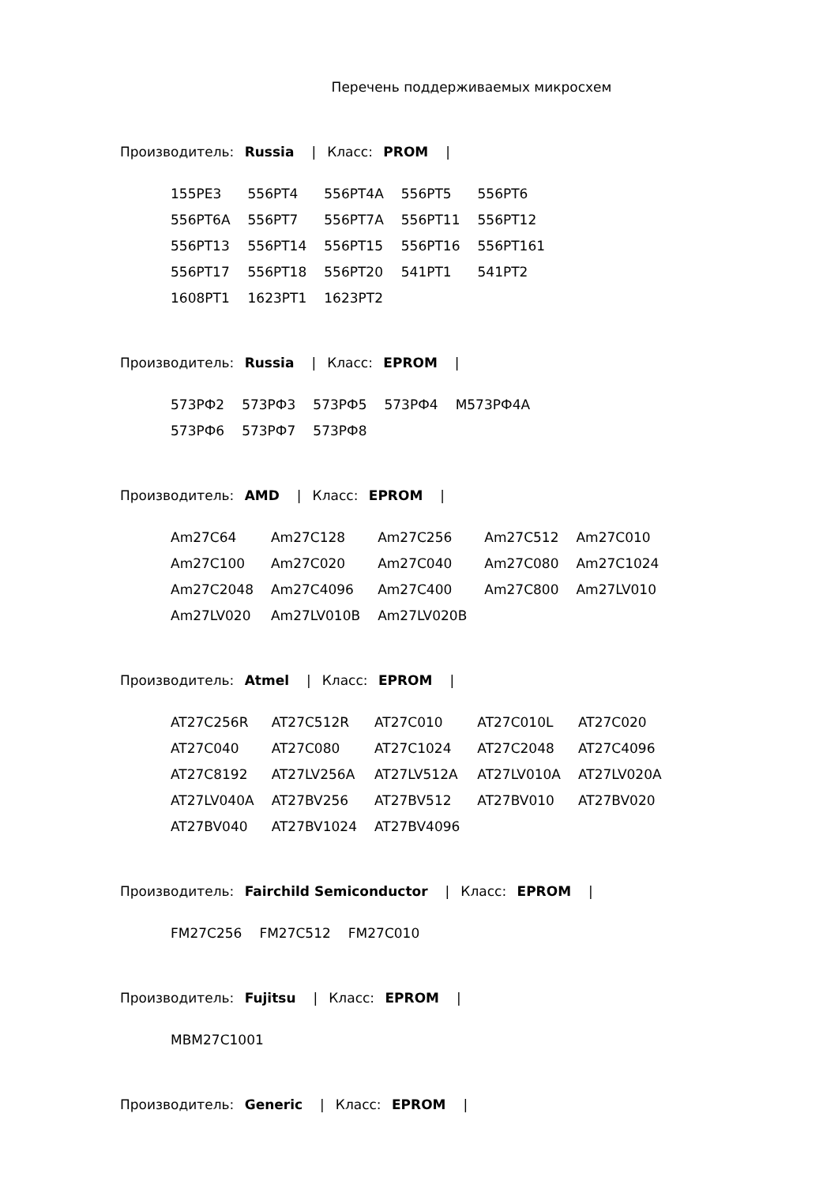Перечень поддерживаемых микросхем
Производитель: Russia | Класс: PROM |
| 155PE3 | 556PT4 | 556PT4A | 556PT5 | 556PT6 |
| 556PT6A | 556PT7 | 556PT7A | 556PT11 | 556PT12 |
| 556PT13 | 556PT14 | 556PT15 | 556PT16 | 556PT161 |
| 556PT17 | 556PT18 | 556PT20 | 541PT1 | 541PT2 |
| 1608PT1 | 1623PT1 | 1623PT2 | | |
Производитель: Russia | Класс: EPROM |
| 573РФ2 | 573РФ3 | 573РФ5 | 573РФ4 | М573РФ4А |
| 573РФ6 | 573РФ7 | 573РФ8 | | |
Производитель: AMD | Класс: EPROM |
| Am27C64 | Am27C128 | Am27C256 | Am27C512 | Am27C010 |
| Am27C100 | Am27C020 | Am27C040 | Am27C080 | Am27C1024 |
| Am27C2048 | Am27C4096 | Am27C400 | Am27C800 | Am27LV010 |
| Am27LV020 | Am27LV010B | Am27LV020B | | |
Производитель: Atmel | Класс: EPROM |
| AT27C256R | AT27C512R | AT27C010 | AT27C010L | AT27C020 |
| AT27C040 | AT27C080 | AT27C1024 | AT27C2048 | AT27C4096 |
| AT27C8192 | AT27LV256A | AT27LV512A | AT27LV010A | AT27LV020A |
| AT27LV040A | AT27BV256 | AT27BV512 | AT27BV010 | AT27BV020 |
| AT27BV040 | AT27BV1024 | AT27BV4096 | | |
Производитель: Fairchild Semiconductor | Класс: EPROM |
| FM27C256 | FM27C512 | FM27C010 |
Производитель: Fujitsu | Класс: EPROM |
| MBM27C1001 |
Производитель: Generic | Класс: EPROM |